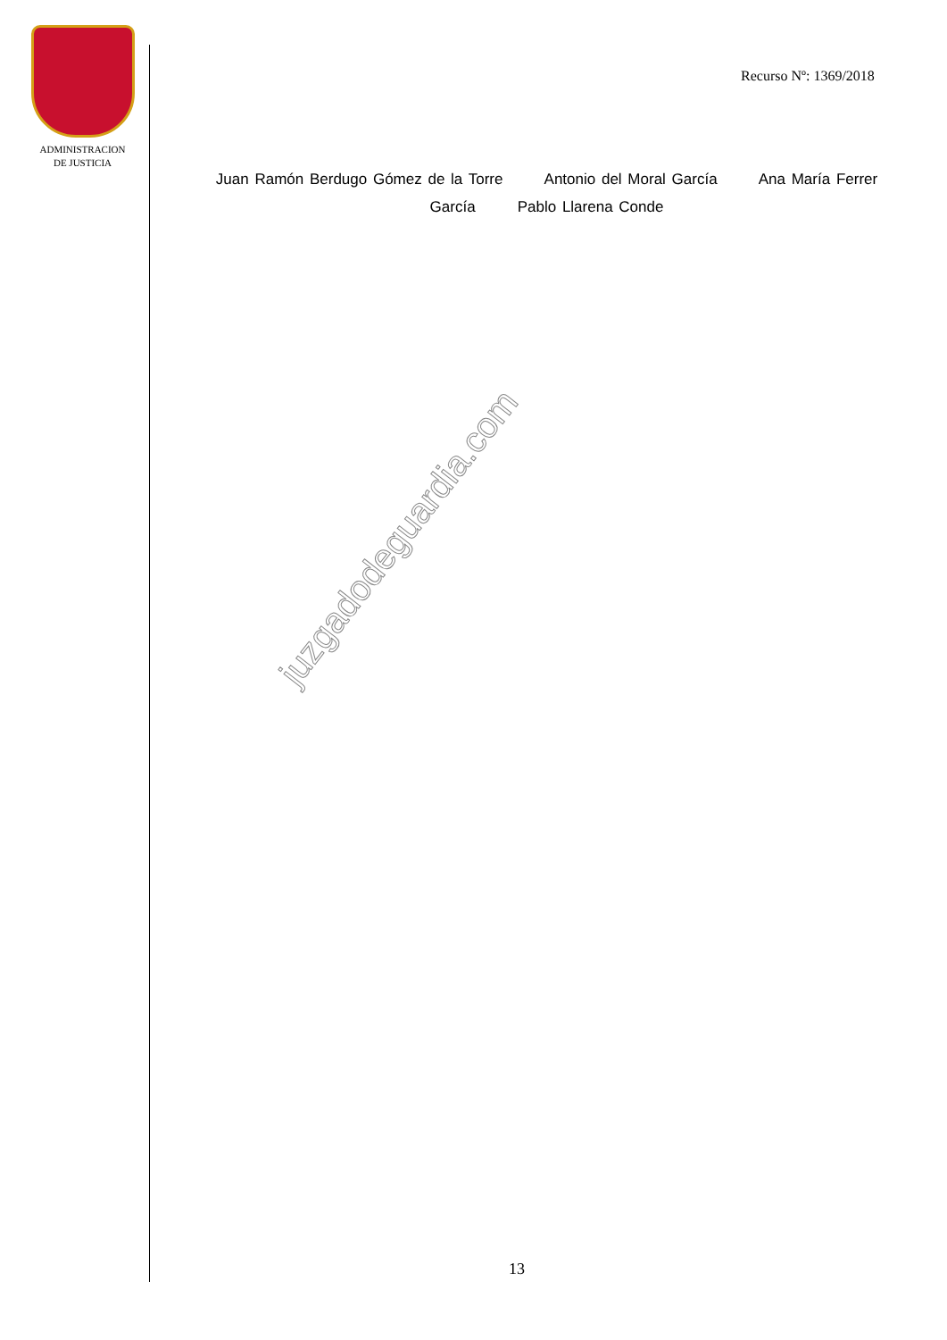ADMINISTRACION
DE JUSTICIA
Recurso Nº: 1369/2018
Juan Ramón Berdugo Gómez de la Torre Antonio del Moral García Ana María Ferrer García Pablo Llarena Conde
juzgadodeguardia.com
13